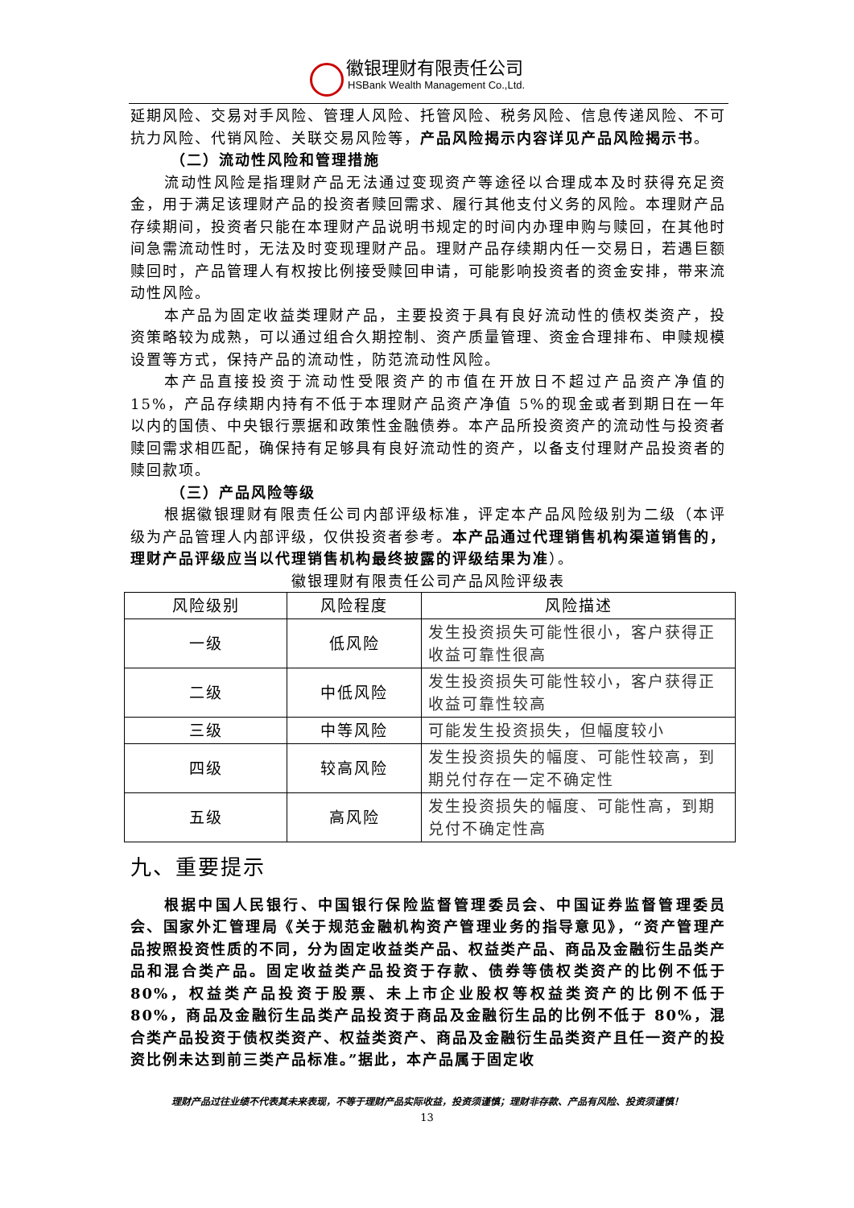徽银理财有限责任公司
HSBank Wealth Management Co.,Ltd.
延期风险、交易对手风险、管理人风险、托管风险、税务风险、信息传递风险、不可抗力风险、代销风险、关联交易风险等，产品风险揭示内容详见产品风险揭示书。
（二）流动性风险和管理措施
流动性风险是指理财产品无法通过变现资产等途径以合理成本及时获得充足资金，用于满足该理财产品的投资者赎回需求、履行其他支付义务的风险。本理财产品存续期间，投资者只能在本理财产品说明书规定的时间内办理申购与赎回，在其他时间急需流动性时，无法及时变现理财产品。理财产品存续期内任一交易日，若遇巨额赎回时，产品管理人有权按比例接受赎回申请，可能影响投资者的资金安排，带来流动性风险。
本产品为固定收益类理财产品，主要投资于具有良好流动性的债权类资产，投资策略较为成熟，可以通过组合久期控制、资产质量管理、资金合理排布、申赎规模设置等方式，保持产品的流动性，防范流动性风险。
本产品直接投资于流动性受限资产的市值在开放日不超过产品资产净值的15%，产品存续期内持有不低于本理财产品资产净值 5%的现金或者到期日在一年以内的国债、中央银行票据和政策性金融债券。本产品所投资资产的流动性与投资者赎回需求相匹配，确保持有足够具有良好流动性的资产，以备支付理财产品投资者的赎回款项。
（三）产品风险等级
根据徽银理财有限责任公司内部评级标准，评定本产品风险级别为二级（本评级为产品管理人内部评级，仅供投资者参考。本产品通过代理销售机构渠道销售的，理财产品评级应当以代理销售机构最终披露的评级结果为准）。
徽银理财有限责任公司产品风险评级表
| 风险级别 | 风险程度 | 风险描述 |
| --- | --- | --- |
| 一级 | 低风险 | 发生投资损失可能性很小，客户获得正收益可靠性很高 |
| 二级 | 中低风险 | 发生投资损失可能性较小，客户获得正收益可靠性较高 |
| 三级 | 中等风险 | 可能发生投资损失，但幅度较小 |
| 四级 | 较高风险 | 发生投资损失的幅度、可能性较高，到期兑付存在一定不确定性 |
| 五级 | 高风险 | 发生投资损失的幅度、可能性高，到期兑付不确定性高 |
九、重要提示
根据中国人民银行、中国银行保险监督管理委员会、中国证券监督管理委员会、国家外汇管理局《关于规范金融机构资产管理业务的指导意见》，“资产管理产品按照投资性质的不同，分为固定收益类产品、权益类产品、商品及金融衍生品类产品和混合类产品。固定收益类产品投资于存款、债券等债权类资产的比例不低于 80%，权益类产品投资于股票、未上市企业股权等权益类资产的比例不低于 80%，商品及金融衍生品类产品投资于商品及金融衍生品的比例不低于 80%，混合类产品投资于债权类资产、权益类资产、商品及金融衍生品类资产且任一资产的投资比例未达到前三类产品标准。”据此，本产品属于固定收
理财产品过往业绩不代表其未来表现，不等于理财产品实际收益，投资须谨慎；理财非存款、产品有风险、投资须谨慎！
13